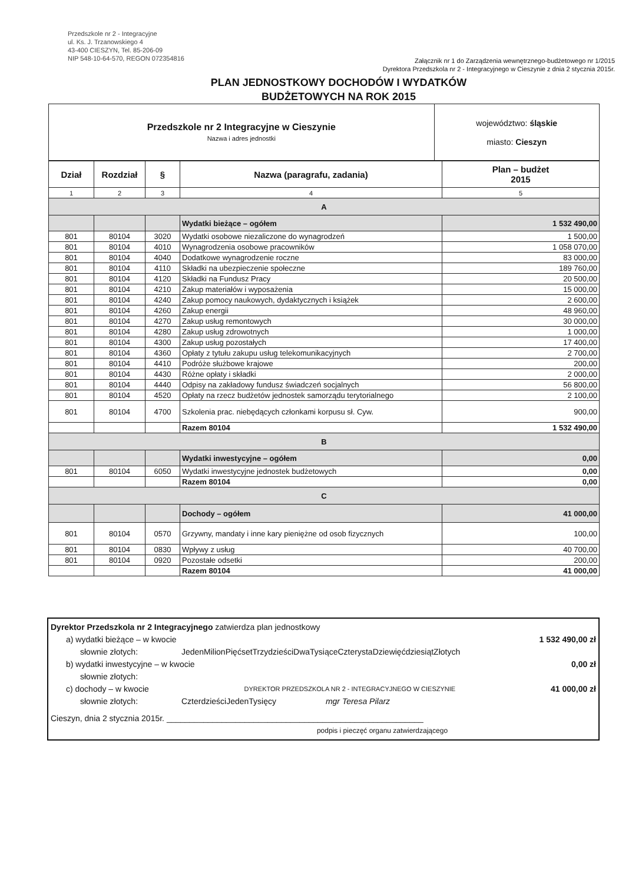Przedszkole nr 2 - Integracyjne
ul. Ks. J. Trzanowskiego 4
43-400 CIESZYN, Tel. 85-206-09
NIP 548-10-64-570, REGON 072354816
Załącznik nr 1 do Zarządzenia wewnętrznego-budżetowego nr 1/2015
Dyrektora Przedszkola nr 2 - Integracyjnego w Cieszynie z dnia 2 stycznia 2015r.
PLAN JEDNOSTKOWY DOCHODÓW I WYDATKÓW
BUDŻETOWYCH NA ROK 2015
| Przedszkole nr 2 Integracyjne w Cieszynie Nazwa i adres jednostki | województwo: śląskie miasto: Cieszyn |
| Dział | Rozdział | § | Nazwa (paragrafu, zadania) | Plan – budżet 2015 |
| --- | --- | --- | --- | --- |
| 1 | 2 | 3 | 4 | 5 |
| A | | | | |
| | | | Wydatki bieżące – ogółem | 1 532 490,00 |
| 801 | 80104 | 3020 | Wydatki osobowe niezaliczone do wynagrodzeń | 1 500,00 |
| 801 | 80104 | 4010 | Wynagrodzenia osobowe pracowników | 1 058 070,00 |
| 801 | 80104 | 4040 | Dodatkowe wynagrodzenie roczne | 83 000,00 |
| 801 | 80104 | 4110 | Składki na ubezpieczenie społeczne | 189 760,00 |
| 801 | 80104 | 4120 | Składki na Fundusz Pracy | 20 500,00 |
| 801 | 80104 | 4210 | Zakup materiałów i wyposażenia | 15 000,00 |
| 801 | 80104 | 4240 | Zakup pomocy naukowych, dydaktycznych i książek | 2 600,00 |
| 801 | 80104 | 4260 | Zakup energii | 48 960,00 |
| 801 | 80104 | 4270 | Zakup usług remontowych | 30 000,00 |
| 801 | 80104 | 4280 | Zakup usług zdrowotnych | 1 000,00 |
| 801 | 80104 | 4300 | Zakup usług pozostałych | 17 400,00 |
| 801 | 80104 | 4360 | Opłaty z tytułu zakupu usług telekomunikacyjnych | 2 700,00 |
| 801 | 80104 | 4410 | Podróże służbowe krajowe | 200,00 |
| 801 | 80104 | 4430 | Różne opłaty i składki | 2 000,00 |
| 801 | 80104 | 4440 | Odpisy na zakładowy fundusz świadczeń socjalnych | 56 800,00 |
| 801 | 80104 | 4520 | Opłaty na rzecz budżetów jednostek samorządu terytorialnego | 2 100,00 |
| 801 | 80104 | 4700 | Szkolenia prac. niebędących członkami korpusu sł. Cyw. | 900,00 |
| | | | Razem 80104 | 1 532 490,00 |
| B | | | | |
| | | | Wydatki inwestycyjne – ogółem | 0,00 |
| 801 | 80104 | 6050 | Wydatki inwestycyjne jednostek budżetowych | 0,00 |
| | | | Razem 80104 | 0,00 |
| C | | | | |
| | | | Dochody – ogółem | 41 000,00 |
| 801 | 80104 | 0570 | Grzywny, mandaty i inne kary pieniężne od osob fizycznych | 100,00 |
| 801 | 80104 | 0830 | Wpływy z usług | 40 700,00 |
| 801 | 80104 | 0920 | Pozostałe odsetki | 200,00 |
| | | | Razem 80104 | 41 000,00 |
Dyrektor Przedszkola nr 2 Integracyjnego zatwierdza plan jednostkowy
a) wydatki bieżące – w kwocie 1 532 490,00 zł
słownie złotych: JedenMilionPięćsetTrzydzieściDwaTysiąceCzterystaDziewięćdziesiątZłotych
b) wydatki inwestycyjne – w kwocie 0,00 zł
słownie złotych:
c) dochody – w kwocie DYREKTOR PRZEDSZKOLA NR 2 - INTEGRACYJNEGO W CIESZYNIE 41 000,00 zł
słownie złotych: CzterdzieściJedenTysięcy mgr Teresa Pilarz
Cieszyn, dnia 2 stycznia 2015r. ________________________________________________________
podpis i pieczęć organu zatwierdzającego